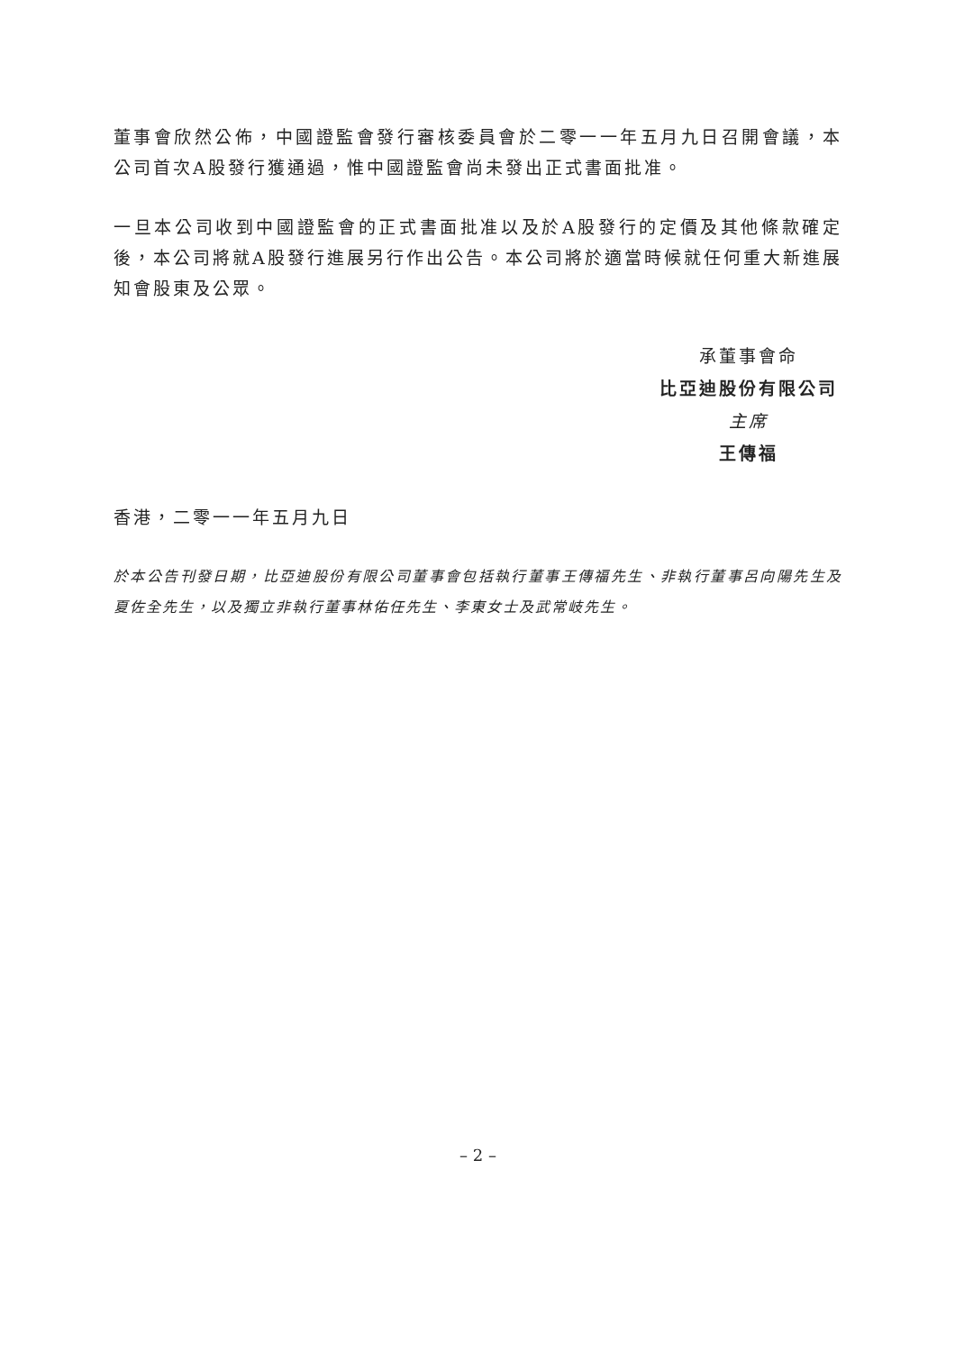董事會欣然公佈，中國證監會發行審核委員會於二零一一年五月九日召開會議，本公司首次A股發行獲通過，惟中國證監會尚未發出正式書面批准。
一旦本公司收到中國證監會的正式書面批准以及於A股發行的定價及其他條款確定後，本公司將就A股發行進展另行作出公告。本公司將於適當時候就任何重大新進展知會股東及公眾。
承董事會命
比亞迪股份有限公司
主席
王傳福
香港，二零一一年五月九日
於本公告刊發日期，比亞迪股份有限公司董事會包括執行董事王傳福先生、非執行董事呂向陽先生及夏佐全先生，以及獨立非執行董事林佑任先生、李東女士及武常岐先生。
– 2 –